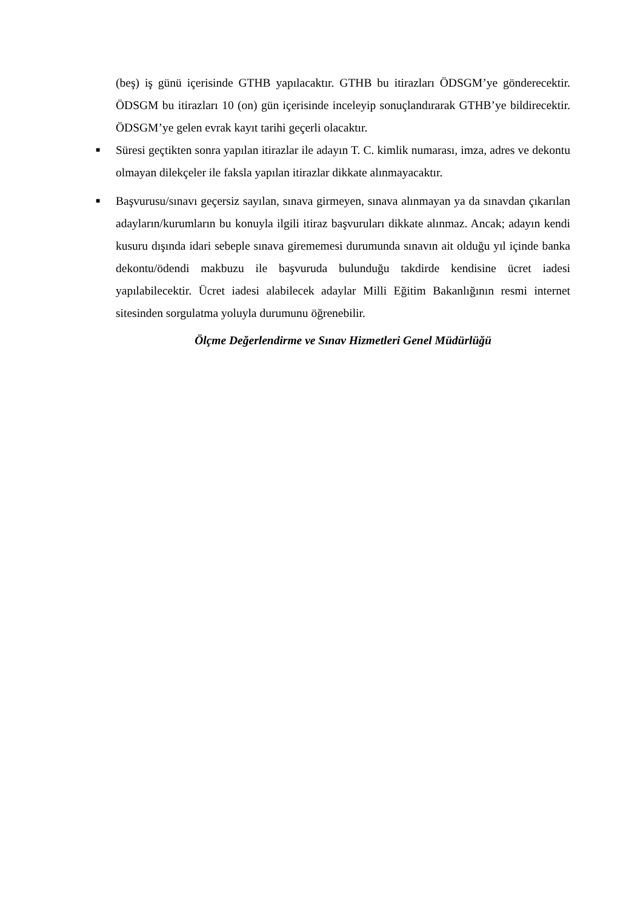(beş) iş günü içerisinde GTHB yapılacaktır. GTHB bu itirazları ÖDSGM’ye gönderecektir. ÖDSGM bu itirazları 10 (on) gün içerisinde inceleyip sonuçlandırarak GTHB’ye bildirecektir. ÖDSGM’ye gelen evrak kayıt tarihi geçerli olacaktır.
■
Süresi geçtikten sonra yapılan itirazlar ile adayın T. C. kimlik numarası, imza, adres ve dekontu olmayan dilekçeler ile faksla yapılan itirazlar dikkate alınmayacaktır.
■
Başvurusu/sınavı geçersiz sayılan, sınava girmeyen, sınava alınmayan ya da sınavdan çıkarılan adayların/kurumların bu konuyla ilgili itiraz başvuruları dikkate alınmaz. Ancak; adayın kendi kusuru dışında idari sebeple sınava girememesi durumunda sınavın ait olduğu yıl içinde banka dekontu/ödendi makbuzu ile başvuruda bulunduğu takdirde kendisine ücret iadesi yapılabilecektir. Ücret iadesi alabilecek adaylar Milli Eğitim Bakanlığının resmi internet sitesinden sorgulatma yoluyla durumunu öğrenebilir.
Ölçme Değerlendirme ve Sınav Hizmetleri Genel Müdürlüğü